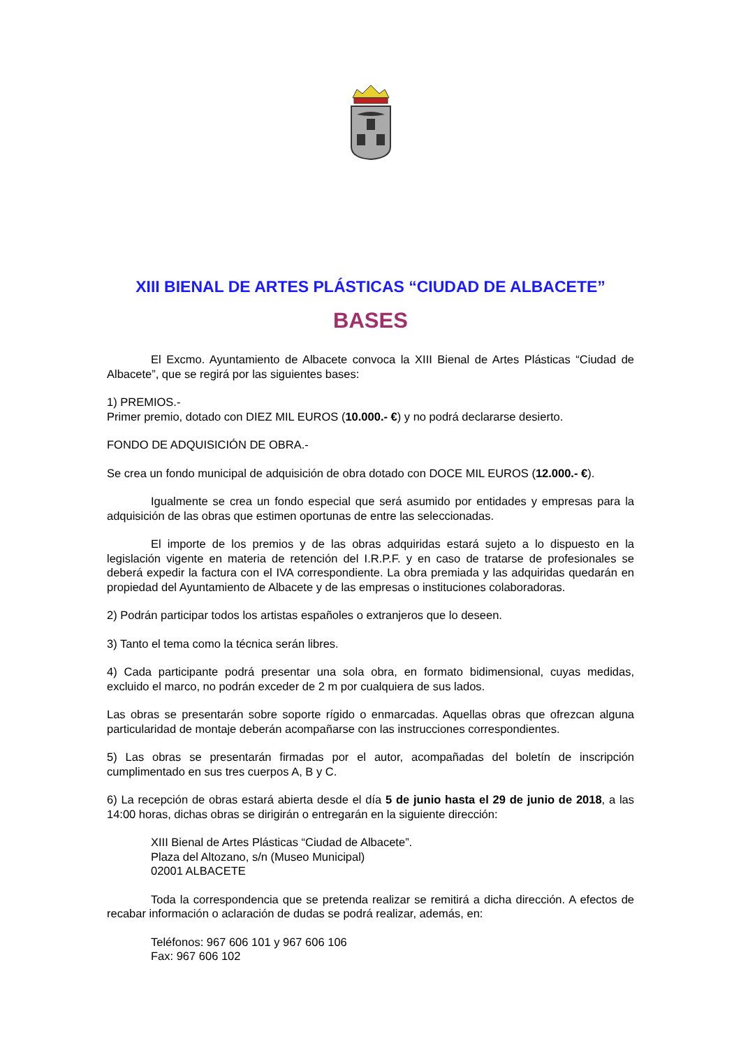XIII BIENAL DE ARTES PLÁSTICAS “CIUDAD DE ALBACETE”
BASES
El Excmo. Ayuntamiento de Albacete convoca la XIII Bienal de Artes Plásticas “Ciudad de Albacete”, que se regirá por las siguientes bases:
1) PREMIOS.-
Primer premio, dotado con DIEZ MIL EUROS (10.000.- €) y no podrá declararse desierto.
FONDO DE ADQUISICIÓN DE OBRA.-
Se crea un fondo municipal de adquisición de obra dotado con DOCE MIL EUROS (12.000.- €).
Igualmente se crea un fondo especial que será asumido por entidades y empresas para la adquisición de las obras que estimen oportunas de entre las seleccionadas.
El importe de los premios y de las obras adquiridas estará sujeto a lo dispuesto en la legislación vigente en materia de retención del I.R.P.F. y en caso de tratarse de profesionales se deberá expedir la factura con el IVA correspondiente. La obra premiada y las adquiridas quedarán en propiedad del Ayuntamiento de Albacete y de las empresas o instituciones colaboradoras.
2) Podrán participar todos los artistas españoles o extranjeros que lo deseen.
3) Tanto el tema como la técnica serán libres.
4) Cada participante podrá presentar una sola obra, en formato bidimensional, cuyas medidas, excluido el marco, no podrán exceder de 2 m por cualquiera de sus lados.
Las obras se presentarán sobre soporte rígido o enmarcadas. Aquellas obras que ofrezcan alguna particularidad de montaje deberán acompañarse con las instrucciones correspondientes.
5) Las obras se presentarán firmadas por el autor, acompañadas del boletín de inscripción cumplimentado en sus tres cuerpos A, B y C.
6) La recepción de obras estará abierta desde el día 5 de junio hasta el 29 de junio de 2018, a las 14:00 horas, dichas obras se dirigirán o entregarán en la siguiente dirección:
XIII Bienal de Artes Plásticas “Ciudad de Albacete”.
Plaza del Altozano, s/n (Museo Municipal)
02001 ALBACETE
Toda la correspondencia que se pretenda realizar se remitirá a dicha dirección. A efectos de recabar información o aclaración de dudas se podrá realizar, además, en:
Teléfonos: 967 606 101 y 967 606 106
Fax: 967 606 102